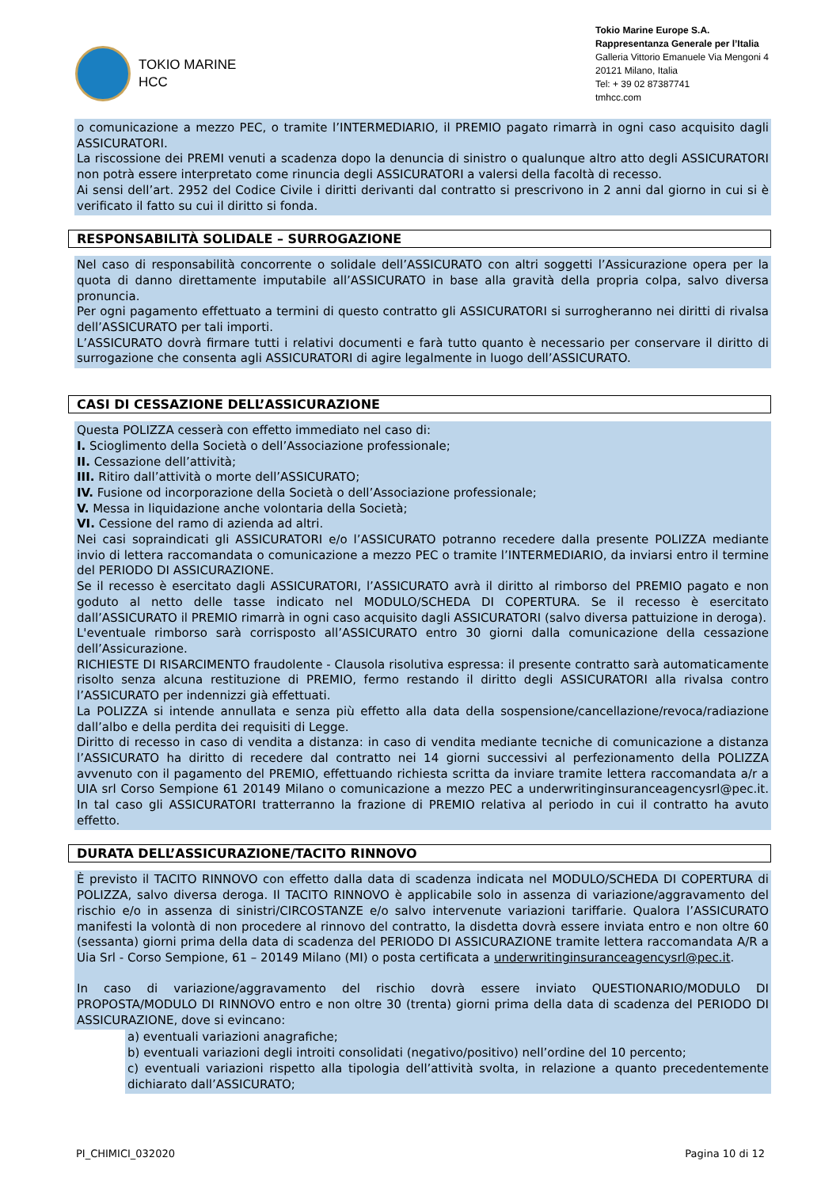TOKIO MARINE
HCC
Tokio Marine Europe S.A.
Rappresentanza Generale per l’Italia
Galleria Vittorio Emanuele Via Mengoni 4
20121 Milano, Italia
Tel: + 39 02 87387741
tmhcc.com
o comunicazione a mezzo PEC, o tramite l’INTERMEDIARIO, il PREMIO pagato rimarrà in ogni caso acquisito dagli ASSICURATORI.
La riscossione dei PREMI venuti a scadenza dopo la denuncia di sinistro o qualunque altro atto degli ASSICURATORI non potrà essere interpretato come rinuncia degli ASSICURATORI a valersi della facoltà di recesso.
Ai sensi dell’art. 2952 del Codice Civile i diritti derivanti dal contratto si prescrivono in 2 anni dal giorno in cui si è verificato il fatto su cui il diritto si fonda.
RESPONSABILITÀ SOLIDALE – SURROGAZIONE
Nel caso di responsabilità concorrente o solidale dell’ASSICURATO con altri soggetti l’Assicurazione opera per la quota di danno direttamente imputabile all’ASSICURATO in base alla gravità della propria colpa, salvo diversa pronuncia.
Per ogni pagamento effettuato a termini di questo contratto gli ASSICURATORI si surrogheranno nei diritti di rivalsa dell’ASSICURATO per tali importi.
L’ASSICURATO dovrà firmare tutti i relativi documenti e farà tutto quanto è necessario per conservare il diritto di surrogazione che consenta agli ASSICURATORI di agire legalmente in luogo dell’ASSICURATO.
CASI DI CESSAZIONE DELL’ASSICURAZIONE
Questa POLIZZA cesserà con effetto immediato nel caso di:
I. Scioglimento della Società o dell’Associazione professionale;
II. Cessazione dell’attività;
III. Ritiro dall’attività o morte dell’ASSICURATO;
IV. Fusione od incorporazione della Società o dell’Associazione professionale;
V. Messa in liquidazione anche volontaria della Società;
VI. Cessione del ramo di azienda ad altri.
Nei casi sopraindicati gli ASSICURATORI e/o l’ASSICURATO potranno recedere dalla presente POLIZZA mediante invio di lettera raccomandata o comunicazione a mezzo PEC o tramite l’INTERMEDIARIO, da inviarsi entro il termine del PERIODO DI ASSICURAZIONE.
Se il recesso è esercitato dagli ASSICURATORI, l’ASSICURATO avrà il diritto al rimborso del PREMIO pagato e non goduto al netto delle tasse indicato nel MODULO/SCHEDA DI COPERTURA. Se il recesso è esercitato dall’ASSICURATO il PREMIO rimarrà in ogni caso acquisito dagli ASSICURATORI (salvo diversa pattuizione in deroga).
L'eventuale rimborso sarà corrisposto all’ASSICURATO entro 30 giorni dalla comunicazione della cessazione dell’Assicurazione.
RICHIESTE DI RISARCIMENTO fraudolente - Clausola risolutiva espressa: il presente contratto sarà automaticamente risolto senza alcuna restituzione di PREMIO, fermo restando il diritto degli ASSICURATORI alla rivalsa contro l’ASSICURATO per indennizzi già effettuati.
La POLIZZA si intende annullata e senza più effetto alla data della sospensione/cancellazione/revoca/radiazione dall’albo e della perdita dei requisiti di Legge.
Diritto di recesso in caso di vendita a distanza: in caso di vendita mediante tecniche di comunicazione a distanza l’ASSICURATO ha diritto di recedere dal contratto nei 14 giorni successivi al perfezionamento della POLIZZA avvenuto con il pagamento del PREMIO, effettuando richiesta scritta da inviare tramite lettera raccomandata a/r a UIA srl Corso Sempione 61 20149 Milano o comunicazione a mezzo PEC a underwritinginsuranceagencysrl@pec.it. In tal caso gli ASSICURATORI tratterranno la frazione di PREMIO relativa al periodo in cui il contratto ha avuto effetto.
DURATA DELL’ASSICURAZIONE/TACITO RINNOVO
È previsto il TACITO RINNOVO con effetto dalla data di scadenza indicata nel MODULO/SCHEDA DI COPERTURA di POLIZZA, salvo diversa deroga. Il TACITO RINNOVO è applicabile solo in assenza di variazione/aggravamento del rischio e/o in assenza di sinistri/CIRCOSTANZE e/o salvo intervenute variazioni tariffarie. Qualora l’ASSICURATO manifesti la volontà di non procedere al rinnovo del contratto, la disdetta dovrà essere inviata entro e non oltre 60 (sessanta) giorni prima della data di scadenza del PERIODO DI ASSICURAZIONE tramite lettera raccomandata A/R a Uia Srl - Corso Sempione, 61 – 20149 Milano (MI) o posta certificata a underwritinginsuranceagencysrl@pec.it.
In caso di variazione/aggravamento del rischio dovrà essere inviato QUESTIONARIO/MODULO DI PROPOSTA/MODULO DI RINNOVO entro e non oltre 30 (trenta) giorni prima della data di scadenza del PERIODO DI ASSICURAZIONE, dove si evincano:
a) eventuali variazioni anagrafiche;
b) eventuali variazioni degli introiti consolidati (negativo/positivo) nell’ordine del 10 percento;
c) eventuali variazioni rispetto alla tipologia dell’attività svolta, in relazione a quanto precedentemente dichiarato dall’ASSICURATO;
PI_CHIMICI_032020 Pagina 10 di 12